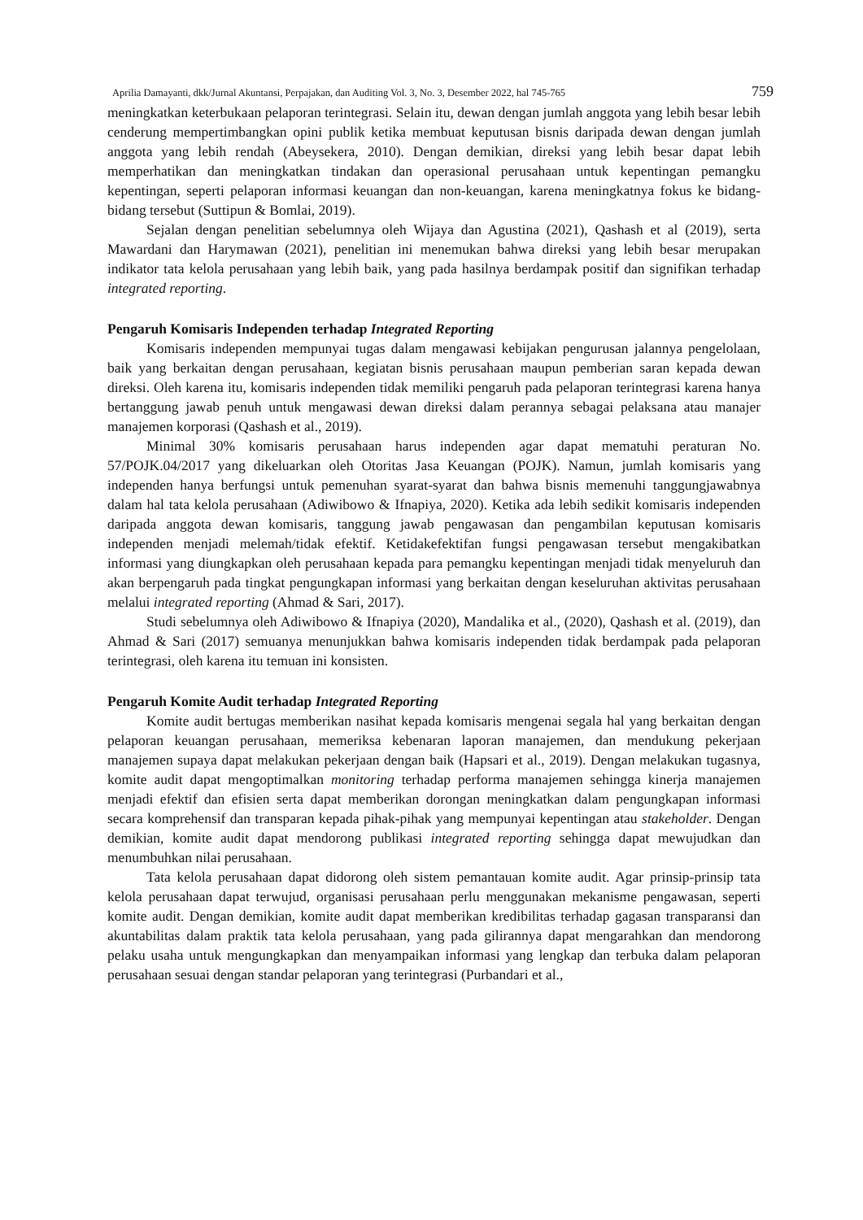Aprilia Damayanti, dkk/Jurnal Akuntansi, Perpajakan, dan Auditing Vol. 3, No. 3, Desember 2022, hal 745-765 759
meningkatkan keterbukaan pelaporan terintegrasi. Selain itu, dewan dengan jumlah anggota yang lebih besar lebih cenderung mempertimbangkan opini publik ketika membuat keputusan bisnis daripada dewan dengan jumlah anggota yang lebih rendah (Abeysekera, 2010). Dengan demikian, direksi yang lebih besar dapat lebih memperhatikan dan meningkatkan tindakan dan operasional perusahaan untuk kepentingan pemangku kepentingan, seperti pelaporan informasi keuangan dan non-keuangan, karena meningkatnya fokus ke bidang-bidang tersebut (Suttipun & Bomlai, 2019).
Sejalan dengan penelitian sebelumnya oleh Wijaya dan Agustina (2021), Qashash et al (2019), serta Mawardani dan Harymawan (2021), penelitian ini menemukan bahwa direksi yang lebih besar merupakan indikator tata kelola perusahaan yang lebih baik, yang pada hasilnya berdampak positif dan signifikan terhadap integrated reporting.
Pengaruh Komisaris Independen terhadap Integrated Reporting
Komisaris independen mempunyai tugas dalam mengawasi kebijakan pengurusan jalannya pengelolaan, baik yang berkaitan dengan perusahaan, kegiatan bisnis perusahaan maupun pemberian saran kepada dewan direksi. Oleh karena itu, komisaris independen tidak memiliki pengaruh pada pelaporan terintegrasi karena hanya bertanggung jawab penuh untuk mengawasi dewan direksi dalam perannya sebagai pelaksana atau manajer manajemen korporasi (Qashash et al., 2019).
Minimal 30% komisaris perusahaan harus independen agar dapat mematuhi peraturan No. 57/POJK.04/2017 yang dikeluarkan oleh Otoritas Jasa Keuangan (POJK). Namun, jumlah komisaris yang independen hanya berfungsi untuk pemenuhan syarat-syarat dan bahwa bisnis memenuhi tanggungjawabnya dalam hal tata kelola perusahaan (Adiwibowo & Ifnapiya, 2020). Ketika ada lebih sedikit komisaris independen daripada anggota dewan komisaris, tanggung jawab pengawasan dan pengambilan keputusan komisaris independen menjadi melemah/tidak efektif. Ketidakefektifan fungsi pengawasan tersebut mengakibatkan informasi yang diungkapkan oleh perusahaan kepada para pemangku kepentingan menjadi tidak menyeluruh dan akan berpengaruh pada tingkat pengungkapan informasi yang berkaitan dengan keseluruhan aktivitas perusahaan melalui integrated reporting (Ahmad & Sari, 2017).
Studi sebelumnya oleh Adiwibowo & Ifnapiya (2020), Mandalika et al., (2020), Qashash et al. (2019), dan Ahmad & Sari (2017) semuanya menunjukkan bahwa komisaris independen tidak berdampak pada pelaporan terintegrasi, oleh karena itu temuan ini konsisten.
Pengaruh Komite Audit terhadap Integrated Reporting
Komite audit bertugas memberikan nasihat kepada komisaris mengenai segala hal yang berkaitan dengan pelaporan keuangan perusahaan, memeriksa kebenaran laporan manajemen, dan mendukung pekerjaan manajemen supaya dapat melakukan pekerjaan dengan baik (Hapsari et al., 2019). Dengan melakukan tugasnya, komite audit dapat mengoptimalkan monitoring terhadap performa manajemen sehingga kinerja manajemen menjadi efektif dan efisien serta dapat memberikan dorongan meningkatkan dalam pengungkapan informasi secara komprehensif dan transparan kepada pihak-pihak yang mempunyai kepentingan atau stakeholder. Dengan demikian, komite audit dapat mendorong publikasi integrated reporting sehingga dapat mewujudkan dan menumbuhkan nilai perusahaan.
Tata kelola perusahaan dapat didorong oleh sistem pemantauan komite audit. Agar prinsip-prinsip tata kelola perusahaan dapat terwujud, organisasi perusahaan perlu menggunakan mekanisme pengawasan, seperti komite audit. Dengan demikian, komite audit dapat memberikan kredibilitas terhadap gagasan transparansi dan akuntabilitas dalam praktik tata kelola perusahaan, yang pada gilirannya dapat mengarahkan dan mendorong pelaku usaha untuk mengungkapkan dan menyampaikan informasi yang lengkap dan terbuka dalam pelaporan perusahaan sesuai dengan standar pelaporan yang terintegrasi (Purbandari et al.,